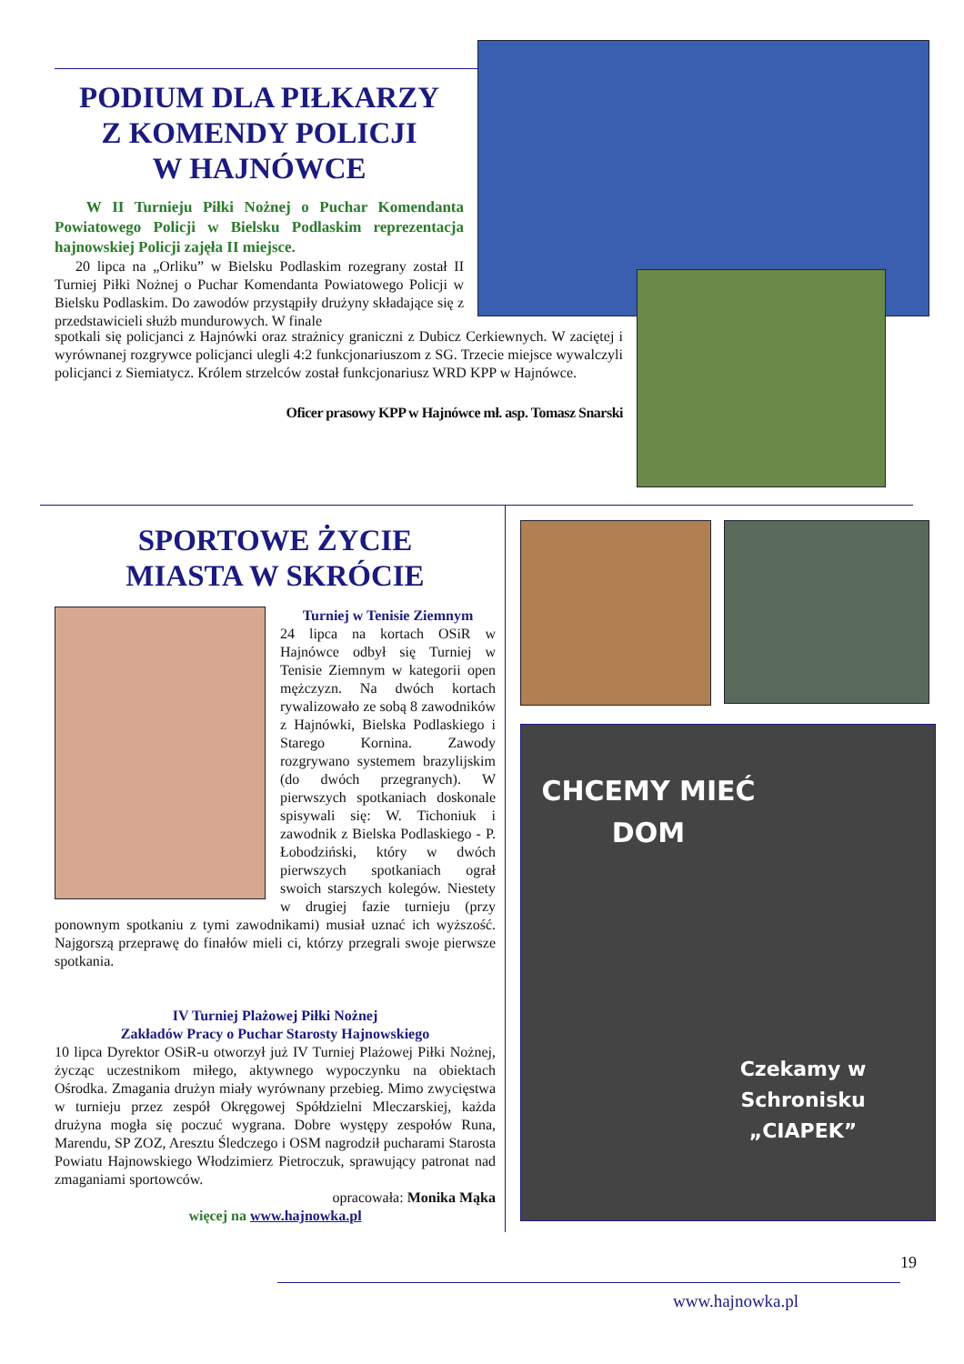PODIUM DLA PIŁKARZY
Z KOMENDY POLICJI
W HAJNÓWCE
W II Turnieju Piłki Nożnej o Puchar Komendanta Powiatowego Policji w Bielsku Podlaskim reprezentacja hajnowskiej Policji zajęła II miejsce.
20 lipca na „Orliku” w Bielsku Podlaskim rozegrany został II Turniej Piłki Nożnej o Puchar Komendanta Powiatowego Policji w Bielsku Podlaskim. Do zawodów przystąpiły drużyny składające się z przedstawicieli służb mundurowych. W finale
spotkali się policjanci z Hajnówki oraz strażnicy graniczni z Dubicz Cerkiewnych. W zaciętej i wyrównanej rozgrywce policjanci ulegli 4:2 funkcjonariuszom z SG. Trzecie miejsce wywalczyli policjanci z Siemiatycz. Królem strzelców został funkcjonariusz WRD KPP w Hajnówce.
Oficer prasowy KPP w Hajnówce mł. asp. Tomasz Snarski
SPORTOWE ŻYCIE
MIASTA W SKRÓCIE
Turniej w Tenisie Ziemnym
24 lipca na kortach OSiR w Hajnówce odbył się Turniej w Tenisie Ziemnym w kategorii open mężczyzn. Na dwóch kortach rywalizowało ze sobą 8 zawodników z Hajnówki, Bielska Podlaskiego i Starego Kornina. Zawody rozgrywano systemem brazylijskim (do dwóch przegranych). W pierwszych spotkaniach doskonale spisywali się: W. Tichoniuk i zawodnik z Bielska Podlaskiego - P. Łobodziński, który w dwóch pierwszych spotkaniach ograł swoich starszych kolegów. Niestety w drugiej fazie turnieju (przy ponownym spotkaniu z tymi zawodnikami) musiał uznać ich wyższość. Najgorszą przeprawę do finałów mieli ci, którzy przegrali swoje pierwsze spotkania.
IV Turniej Plażowej Piłki Nożnej
Zakładów Pracy o Puchar Starosty Hajnowskiego
10 lipca Dyrektor OSiR-u otworzył już IV Turniej Plażowej Piłki Nożnej, życząc uczestnikom miłego, aktywnego wypoczynku na obiektach Ośrodka. Zmagania drużyn miały wyrównany przebieg. Mimo zwycięstwa w turnieju przez zespół Okręgowej Spółdzielni Mleczarskiej, każda drużyna mogła się poczuć wygrana. Dobre występy zespołów Runa, Marendu, SP ZOZ, Aresztu Śledczego i OSM nagrodził pucharami Starosta Powiatu Hajnowskiego Włodzimierz Pietroczuk, sprawujący patronat nad zmaganiami sportowców.
opracowała: Monika Mąka
więcej na www.hajnowka.pl
CHCEMY MIEĆ DOM
Czekamy w Schronisku „CIAPEK”
19
www.hajnowka.pl